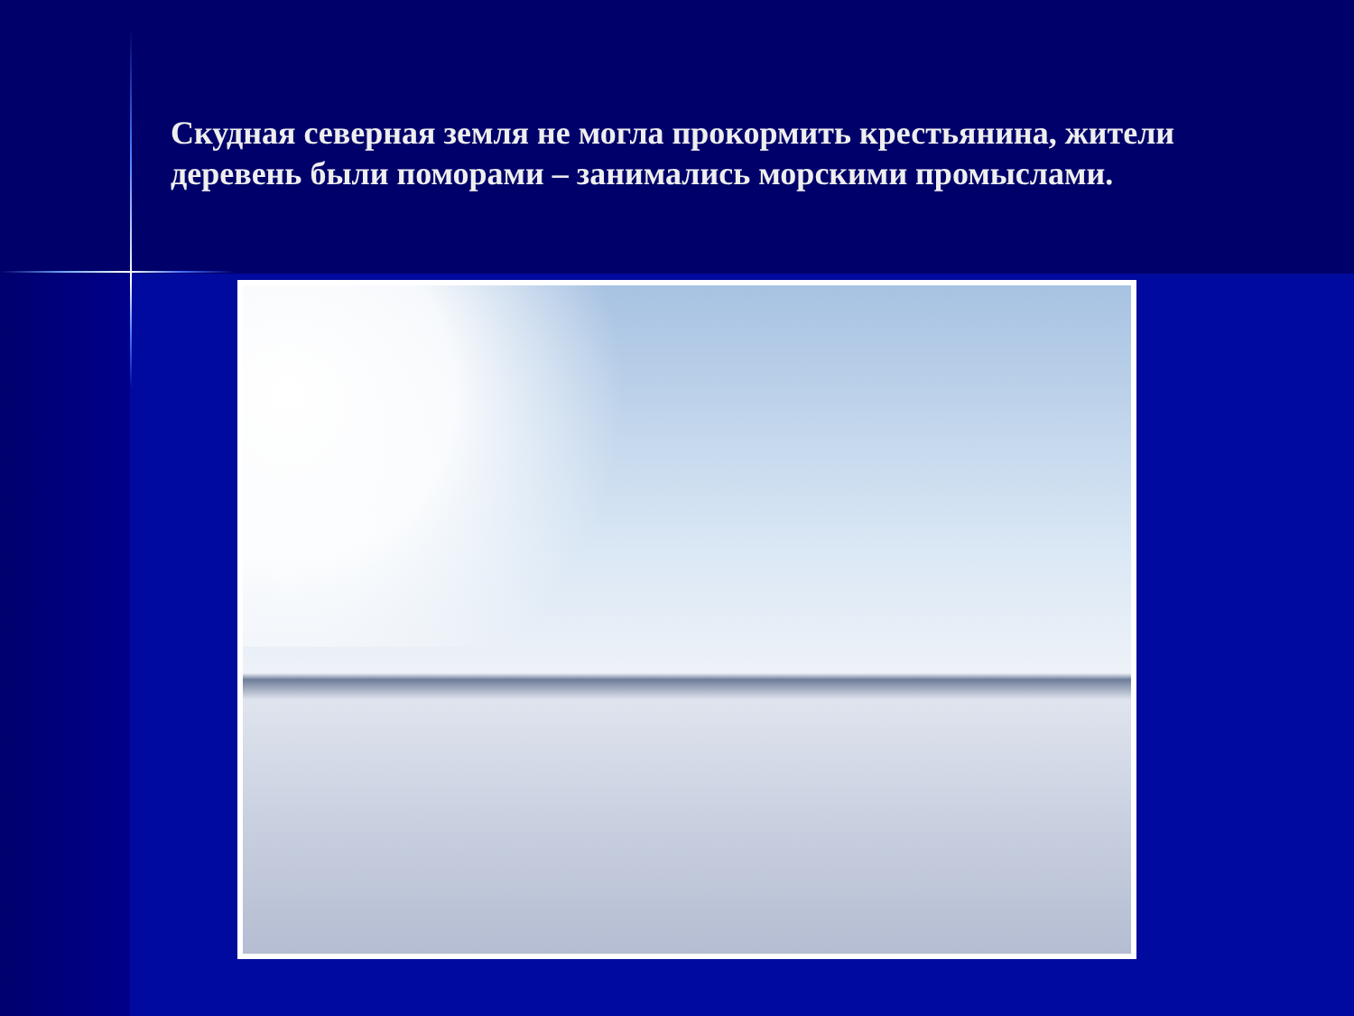Скудная северная земля не могла прокормить крестьянина, жители деревень были поморами – занимались морскими промыслами.